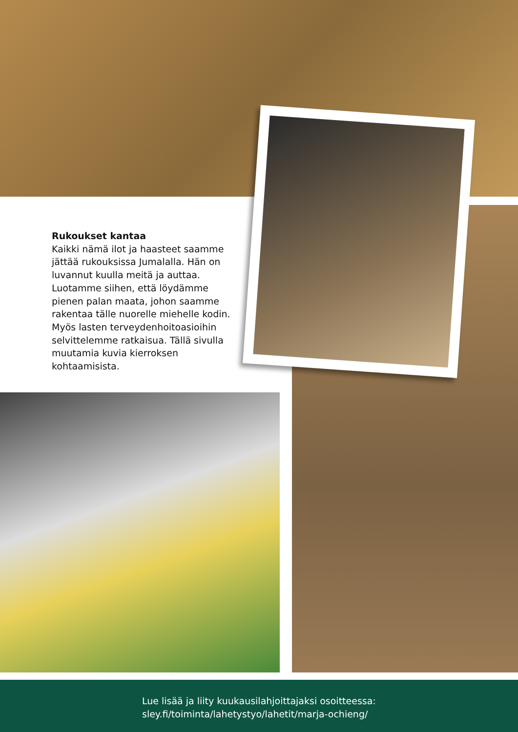Rukoukset kantaa
Kaikki nämä ilot ja haasteet saamme jättää rukouksissa Jumalalla. Hän on luvannut kuulla meitä ja auttaa. Luotamme siihen, että löydämme pienen palan maata, johon saamme rakentaa tälle nuorelle miehelle kodin. Myös lasten terveydenhoitoasioihin selvittelemme ratkaisua. Tällä sivulla muutamia kuvia kierroksen kohtaamisista.
Lue lisää ja liity kuukausilahjoittajaksi osoitteessa:
sley.fi/toiminta/lahetystyo/lahetit/marja-ochieng/